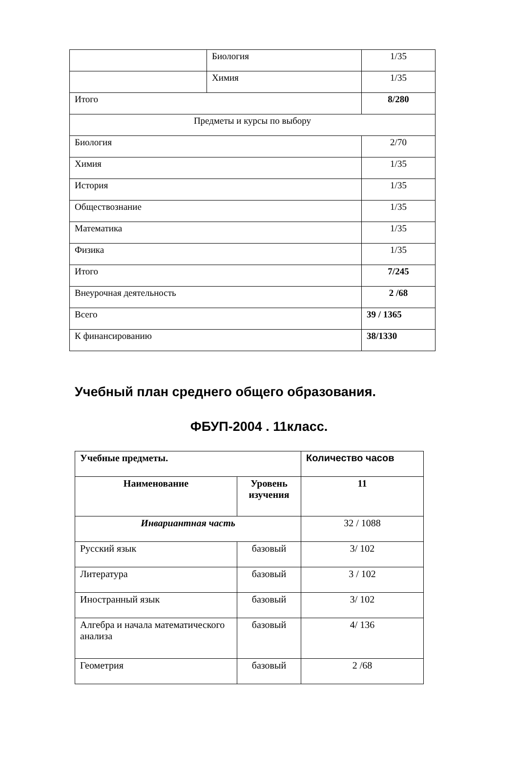| | Биология | 1/35 |
| | Химия | 1/35 |
| Итого | | 8/280 |
| Предметы и курсы по выбору | | |
| Биология | | 2/70 |
| Химия | | 1/35 |
| История | | 1/35 |
| Обществознание | | 1/35 |
| Математика | | 1/35 |
| Физика | | 1/35 |
| Итого | | 7/245 |
| Внеурочная деятельность | | 2 /68 |
| Всего | | 39 / 1365 |
| К финансированию | | 38/1330 |
Учебный план среднего общего образования.
ФБУП-2004 . 11класс.
| Учебные предметы. | | Количество часов |
| --- | --- | --- |
| Наименование | Уровень изучения | 11 |
| Инвариантная часть | | 32 / 1088 |
| Русский язык | базовый | 3/ 102 |
| Литература | базовый | 3 / 102 |
| Иностранный язык | базовый | 3/ 102 |
| Алгебра и начала математического анализа | базовый | 4/ 136 |
| Геометрия | базовый | 2 /68 |